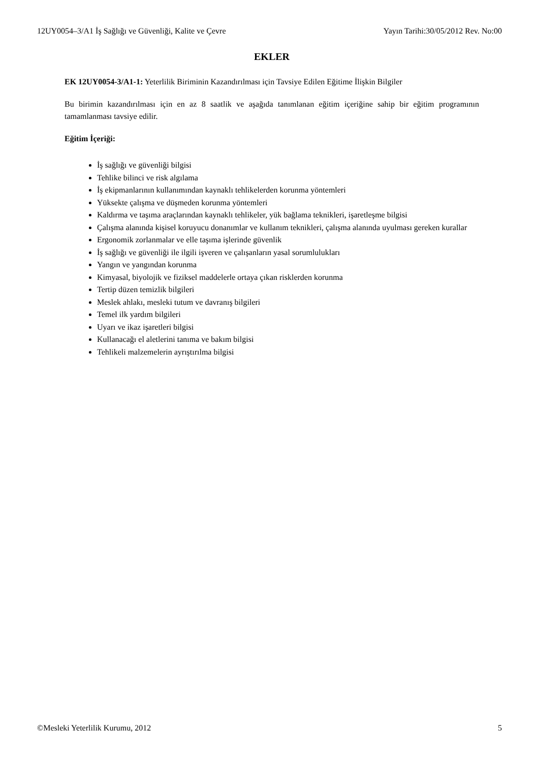12UY0054–3/A1 İş Sağlığı ve Güvenliği, Kalite ve Çevre Yayın Tarihi:30/05/2012 Rev. No:00
EKLER
EK 12UY0054-3/A1-1: Yeterlilik Biriminin Kazandırılması için Tavsiye Edilen Eğitime İlişkin Bilgiler
Bu birimin kazandırılması için en az 8 saatlik ve aşağıda tanımlanan eğitim içeriğine sahip bir eğitim programının tamamlanması tavsiye edilir.
Eğitim İçeriği:
İş sağlığı ve güvenliği bilgisi
Tehlike bilinci ve risk algılama
İş ekipmanlarının kullanımından kaynaklı tehlikelerden korunma yöntemleri
Yüksekte çalışma ve düşmeden korunma yöntemleri
Kaldırma ve taşıma araçlarından kaynaklı tehlikeler, yük bağlama teknikleri, işaretleşme bilgisi
Çalışma alanında kişisel koruyucu donanımlar ve kullanım teknikleri, çalışma alanında uyulması gereken kurallar
Ergonomik zorlanmalar ve elle taşıma işlerinde güvenlik
İş sağlığı ve güvenliği ile ilgili işveren ve çalışanların yasal sorumlulukları
Yangın ve yangından korunma
Kimyasal, biyolojik ve fiziksel maddelerle ortaya çıkan risklerden korunma
Tertip düzen temizlik bilgileri
Meslek ahlakı, mesleki tutum ve davranış bilgileri
Temel ilk yardım bilgileri
Uyarı ve ikaz işaretleri bilgisi
Kullanacağı el aletlerini tanıma ve bakım bilgisi
Tehlikeli malzemelerin ayrıştırılma bilgisi
©Mesleki Yeterlilik Kurumu, 2012 5